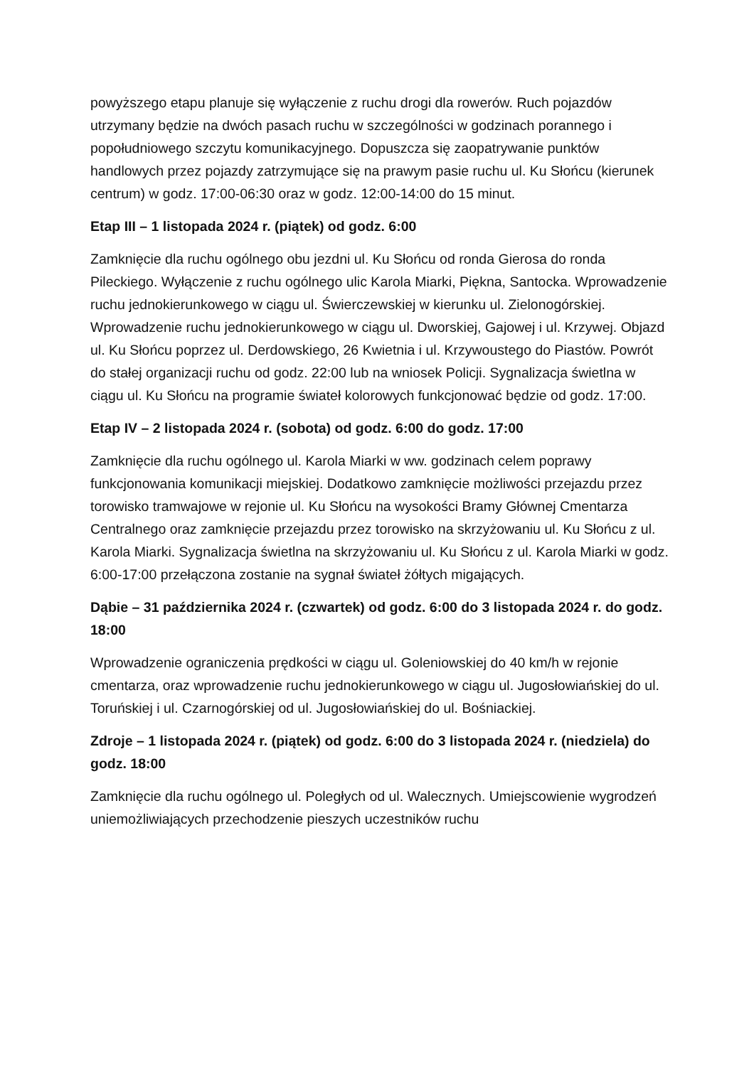powyższego etapu planuje się wyłączenie z ruchu drogi dla rowerów. Ruch pojazdów utrzymany będzie na dwóch pasach ruchu w szczególności w godzinach porannego i popołudniowego szczytu komunikacyjnego. Dopuszcza się zaopatrywanie punktów handlowych przez pojazdy zatrzymujące się na prawym pasie ruchu ul. Ku Słońcu (kierunek centrum) w godz. 17:00-06:30 oraz w godz. 12:00-14:00 do 15 minut.
Etap III – 1 listopada 2024 r. (piątek) od godz. 6:00
Zamknięcie dla ruchu ogólnego obu jezdni ul. Ku Słońcu od ronda Gierosa do ronda Pileckiego. Wyłączenie z ruchu ogólnego ulic Karola Miarki, Piękna, Santocka. Wprowadzenie ruchu jednokierunkowego w ciągu ul. Świerczewskiej w kierunku ul. Zielonogórskiej. Wprowadzenie ruchu jednokierunkowego w ciągu ul. Dworskiej, Gajowej i ul. Krzywej. Objazd ul. Ku Słońcu poprzez ul. Derdowskiego, 26 Kwietnia i ul. Krzywoustego do Piastów. Powrót do stałej organizacji ruchu od godz. 22:00 lub na wniosek Policji. Sygnalizacja świetlna w ciągu ul. Ku Słońcu na programie świateł kolorowych funkcjonować będzie od godz. 17:00.
Etap IV – 2 listopada 2024 r. (sobota) od godz. 6:00 do godz. 17:00
Zamknięcie dla ruchu ogólnego ul. Karola Miarki w ww. godzinach celem poprawy funkcjonowania komunikacji miejskiej. Dodatkowo zamknięcie możliwości przejazdu przez torowisko tramwajowe w rejonie ul. Ku Słońcu na wysokości Bramy Głównej Cmentarza Centralnego oraz zamknięcie przejazdu przez torowisko na skrzyżowaniu ul. Ku Słońcu z ul. Karola Miarki. Sygnalizacja świetlna na skrzyżowaniu ul. Ku Słońcu z ul. Karola Miarki w godz. 6:00-17:00 przełączona zostanie na sygnał świateł żółtych migających.
Dąbie – 31 października 2024 r. (czwartek) od godz. 6:00 do 3 listopada 2024 r. do godz. 18:00
Wprowadzenie ograniczenia prędkości w ciągu ul. Goleniowskiej do 40 km/h w rejonie cmentarza, oraz wprowadzenie ruchu jednokierunkowego w ciągu ul. Jugosłowiańskiej do ul. Toruńskiej i ul. Czarnogórskiej od ul. Jugosłowiańskiej do ul. Bośniackiej.
Zdroje – 1 listopada 2024 r. (piątek) od godz. 6:00 do 3 listopada 2024 r. (niedziela) do godz. 18:00
Zamknięcie dla ruchu ogólnego ul. Poległych od ul. Walecznych. Umiejscowienie wygrodzeń uniemożliwiających przechodzenie pieszych uczestników ruchu